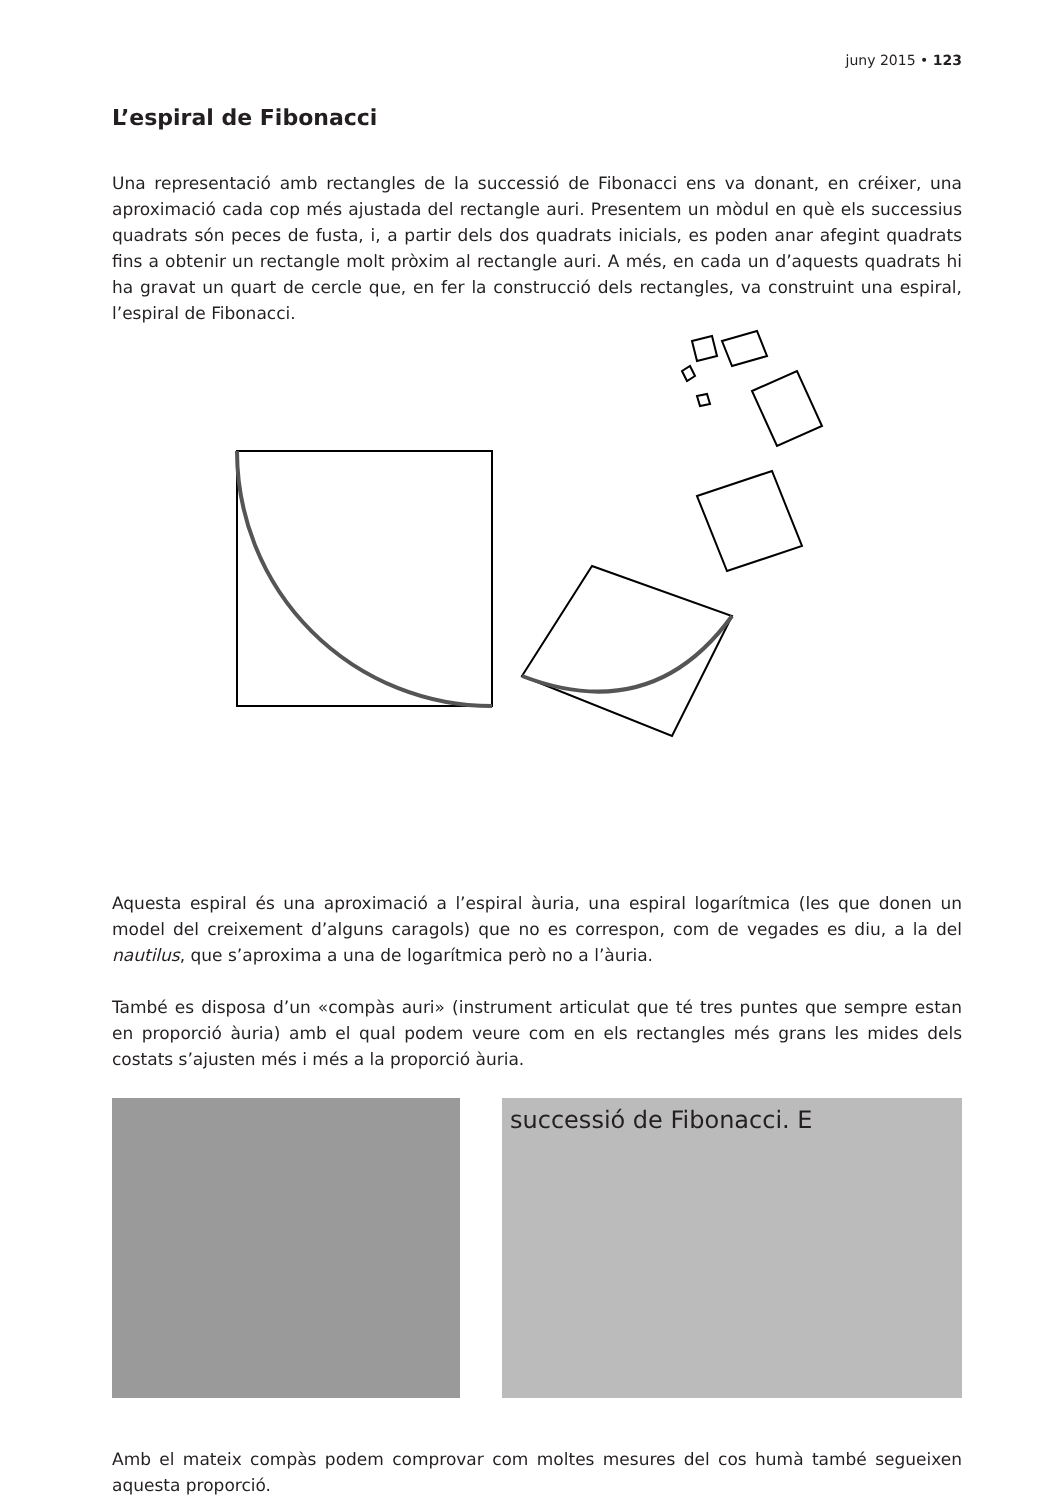juny 2015 • 123
L’espiral de Fibonacci
Una representació amb rectangles de la successió de Fibonacci ens va donant, en créixer, una aproximació cada cop més ajustada del rectangle auri. Presentem un mòdul en què els successius quadrats són peces de fusta, i, a partir dels dos quadrats inicials, es poden anar afegint quadrats fins a obtenir un rectangle molt pròxim al rectangle auri. A més, en cada un d’aquests quadrats hi ha gravat un quart de cercle que, en fer la construcció dels rectangles, va construint una espiral, l’espiral de Fibonacci.
Aquesta espiral és una aproximació a l’espiral àuria, una espiral logarítmica (les que donen un model del creixement d’alguns caragols) que no es correspon, com de vegades es diu, a la del nautilus, que s’aproxima a una de logarítmica però no a l’àuria.
També es disposa d’un «compàs auri» (instrument articulat que té tres puntes que sempre estan en proporció àuria) amb el qual podem veure com en els rectangles més grans les mides dels costats s’ajusten més i més a la proporció àuria.
successió de Fibonacci. E
Amb el mateix compàs podem comprovar com moltes mesures del cos humà també segueixen aquesta proporció.